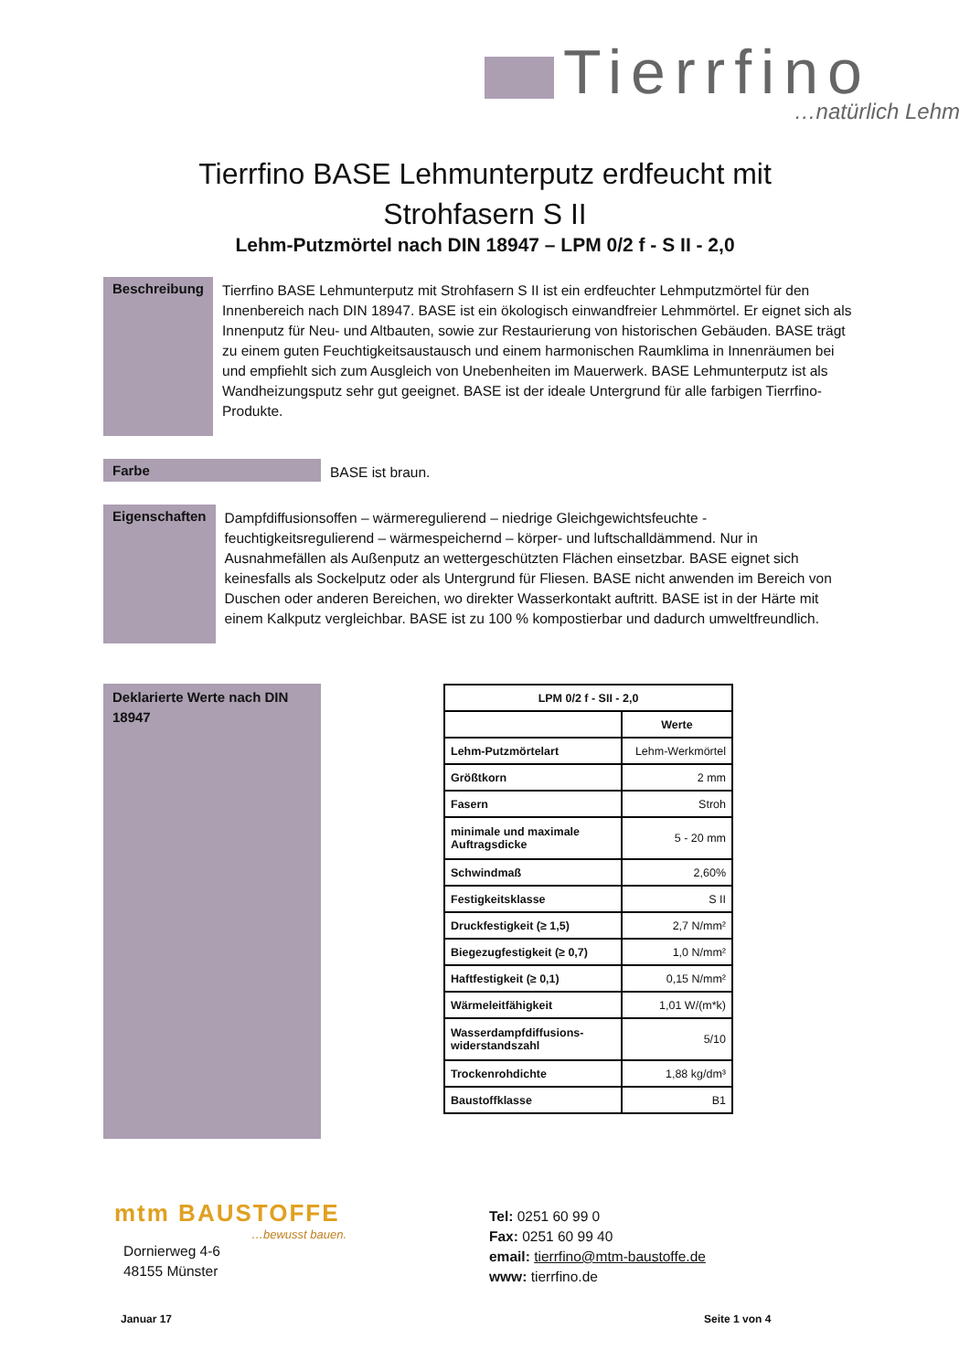Tierrfino
…natürlich Lehm
Tierrfino BASE Lehmunterputz erdfeucht mit
Strohfasern S II
Lehm-Putzmörtel nach DIN 18947 – LPM 0/2 f - S II - 2,0
Beschreibung
Tierrfino BASE Lehmunterputz mit Strohfasern S II ist ein erdfeuchter Lehmputzmörtel für den Innenbereich nach DIN 18947. BASE ist ein ökologisch einwandfreier Lehmmörtel. Er eignet sich als Innenputz für Neu- und Altbauten, sowie zur Restaurierung von historischen Gebäuden. BASE trägt zu einem guten Feuchtigkeitsaustausch und einem harmonischen Raumklima in Innenräumen bei und empfiehlt sich zum Ausgleich von Unebenheiten im Mauerwerk. BASE Lehmunterputz ist als Wandheizungsputz sehr gut geeignet. BASE ist der ideale Untergrund für alle farbigen Tierrfino-Produkte.
Farbe
BASE ist braun.
Eigenschaften
Dampfdiffusionsoffen – wärmeregulierend – niedrige Gleichgewichtsfeuchte - feuchtigkeitsregulierend – wärmespeichernd – körper- und luftschalldämmend. Nur in Ausnahmefällen als Außenputz an wettergeschützten Flächen einsetzbar. BASE eignet sich keinesfalls als Sockelputz oder als Untergrund für Fliesen. BASE nicht anwenden im Bereich von Duschen oder anderen Bereichen, wo direkter Wasserkontakt auftritt. BASE ist in der Härte mit einem Kalkputz vergleichbar. BASE ist zu 100 % kompostierbar und dadurch umweltfreundlich.
Deklarierte Werte nach DIN 18947
| LPM 0/2 f - SII - 2,0 | |
| --- | --- |
| | Werte |
| Lehm-Putzmörtelart | Lehm-Werkmörtel |
| Größtkorn | 2 mm |
| Fasern | Stroh |
| minimale und maximale Auftragsdicke | 5 - 20 mm |
| Schwindmaß | 2,60% |
| Festigkeitsklasse | S II |
| Druckfestigkeit (≥ 1,5) | 2,7 N/mm² |
| Biegezugfestigkeit (≥ 0,7) | 1,0 N/mm² |
| Haftfestigkeit (≥ 0,1) | 0,15 N/mm² |
| Wärmeleitfähigkeit | 1,01 W/(m*k) |
| Wasserdampfdiffusions-widerstandszahl | 5/10 |
| Trockenrohdichte | 1,88 kg/dm³ |
| Baustoffklasse | B1 |
mtm BAUSTOFFE
…bewusst bauen.
Dornierweg 4-6
48155 Münster
Tel: 0251 60 99 0
Fax: 0251 60 99 40
email: tierrfino@mtm-baustoffe.de
www: tierrfino.de
Januar 17 Seite 1 von 4